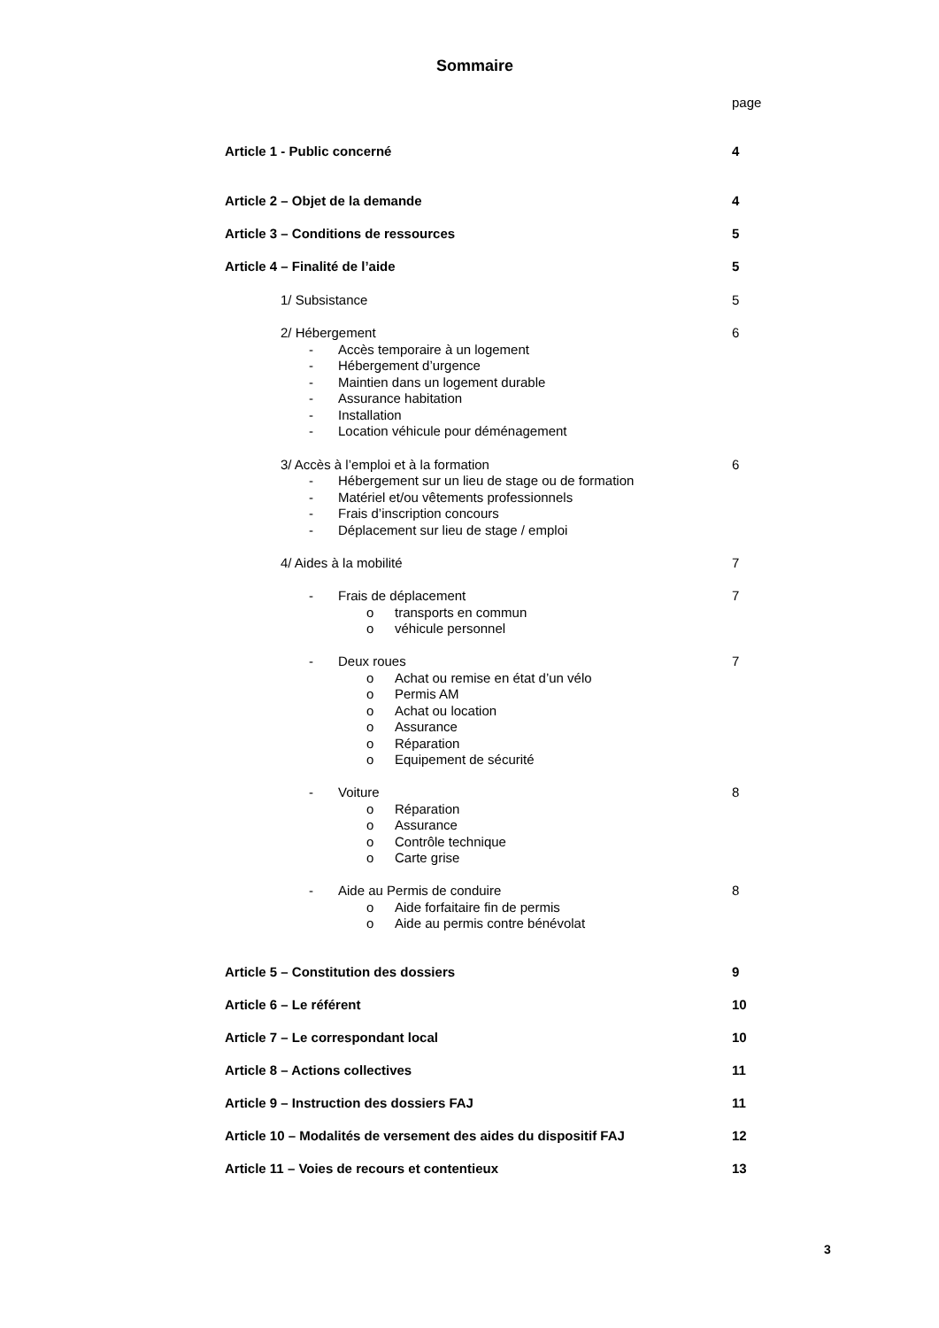Sommaire
page
Article 1 - Public concerné 4
Article 2 – Objet de la demande 4
Article 3 – Conditions de ressources 5
Article 4 – Finalité de l’aide 5
1/ Subsistance 5
2/ Hébergement 6
- Accès temporaire à un logement
- Hébergement d’urgence
- Maintien dans un logement durable
- Assurance habitation
- Installation
- Location véhicule pour déménagement
3/ Accès à l’emploi et à la formation 6
- Hébergement sur un lieu de stage ou de formation
- Matériel et/ou vêtements professionnels
- Frais d’inscription concours
- Déplacement sur lieu de stage / emploi
4/ Aides à la mobilité 7
- Frais de déplacement 7
o transports en commun
o véhicule personnel
- Deux roues 7
o Achat ou remise en état d’un vélo
o Permis AM
o Achat ou location
o Assurance
o Réparation
o Equipement de sécurité
- Voiture 8
o Réparation
o Assurance
o Contrôle technique
o Carte grise
- Aide au Permis de conduire 8
o Aide forfaitaire fin de permis
o Aide au permis contre bénévolat
Article 5 – Constitution des dossiers 9
Article 6 – Le référent 10
Article 7 – Le correspondant local 10
Article 8 – Actions collectives 11
Article 9 – Instruction des dossiers FAJ 11
Article 10 – Modalités de versement des aides du dispositif FAJ 12
Article 11 – Voies de recours et contentieux 13
3